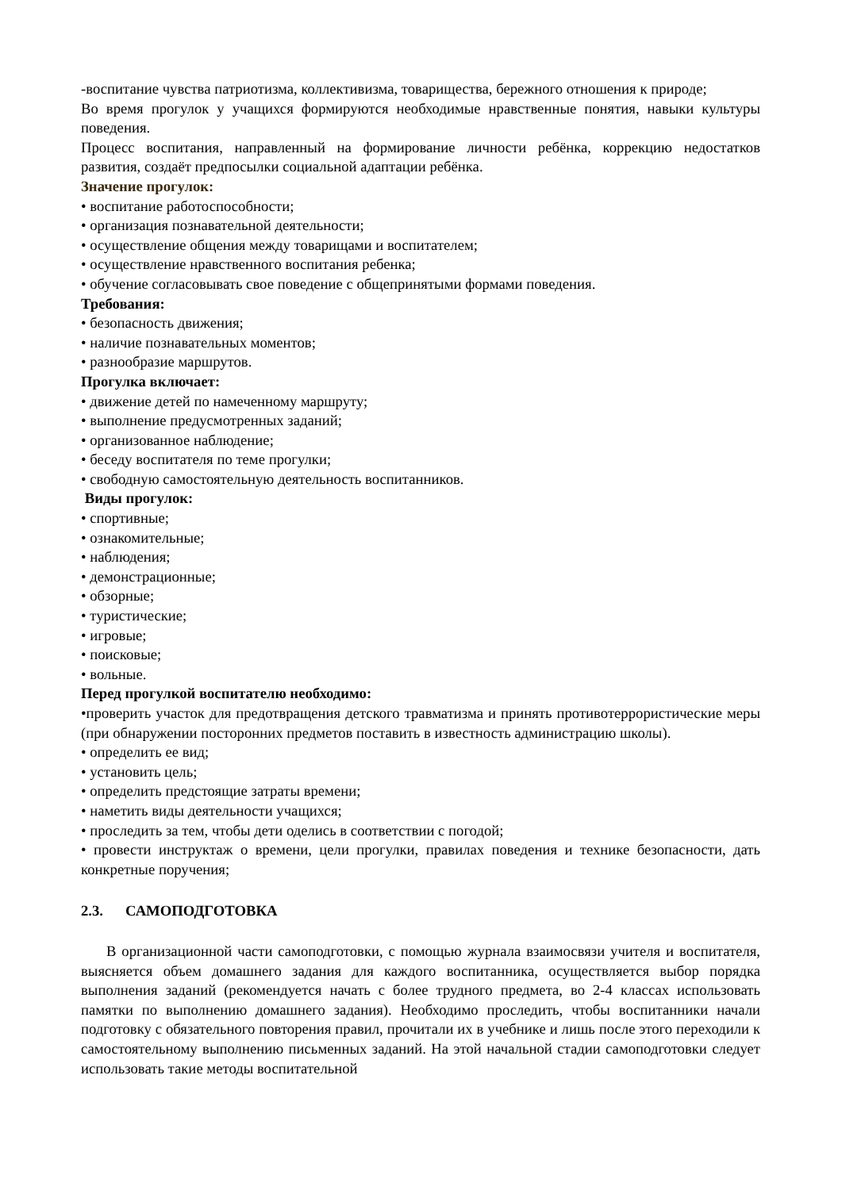-воспитание чувства патриотизма, коллективизма, товарищества, бережного отношения к природе;
Во время прогулок у учащихся формируются необходимые нравственные понятия, навыки культуры поведения.
Процесс воспитания, направленный на формирование личности ребёнка, коррекцию недостатков развития, создаёт предпосылки социальной адаптации ребёнка.
Значение прогулок:
• воспитание работоспособности;
• организация познавательной деятельности;
• осуществление общения между товарищами и воспитателем;
• осуществление нравственного воспитания ребенка;
• обучение согласовывать свое поведение с общепринятыми формами поведения.
Требования:
• безопасность движения;
• наличие познавательных моментов;
• разнообразие маршрутов.
Прогулка включает:
• движение детей по намеченному маршруту;
• выполнение предусмотренных заданий;
• организованное наблюдение;
• беседу воспитателя по теме прогулки;
• свободную самостоятельную деятельность воспитанников.
Виды прогулок:
• спортивные;
• ознакомительные;
• наблюдения;
• демонстрационные;
• обзорные;
• туристические;
• игровые;
• поисковые;
• вольные.
Перед прогулкой воспитателю необходимо:
•проверить участок для предотвращения детского травматизма и принять противотеррористические меры (при обнаружении посторонних предметов поставить в известность администрацию школы).
• определить ее вид;
• установить цель;
• определить предстоящие затраты времени;
• наметить виды деятельности учащихся;
• проследить за тем, чтобы дети оделись в соответствии с погодой;
• провести инструктаж о времени, цели прогулки, правилах поведения и технике безопасности, дать конкретные поручения;
2.3. САМОПОДГОТОВКА
В организационной части самоподготовки, с помощью журнала взаимосвязи учителя и воспитателя, выясняется объем домашнего задания для каждого воспитанника, осуществляется выбор порядка выполнения заданий (рекомендуется начать с более трудного предмета, во 2-4 классах использовать памятки по выполнению домашнего задания). Необходимо проследить, чтобы воспитанники начали подготовку с обязательного повторения правил, прочитали их в учебнике и лишь после этого переходили к самостоятельному выполнению письменных заданий. На этой начальной стадии самоподготовки следует использовать такие методы воспитательной